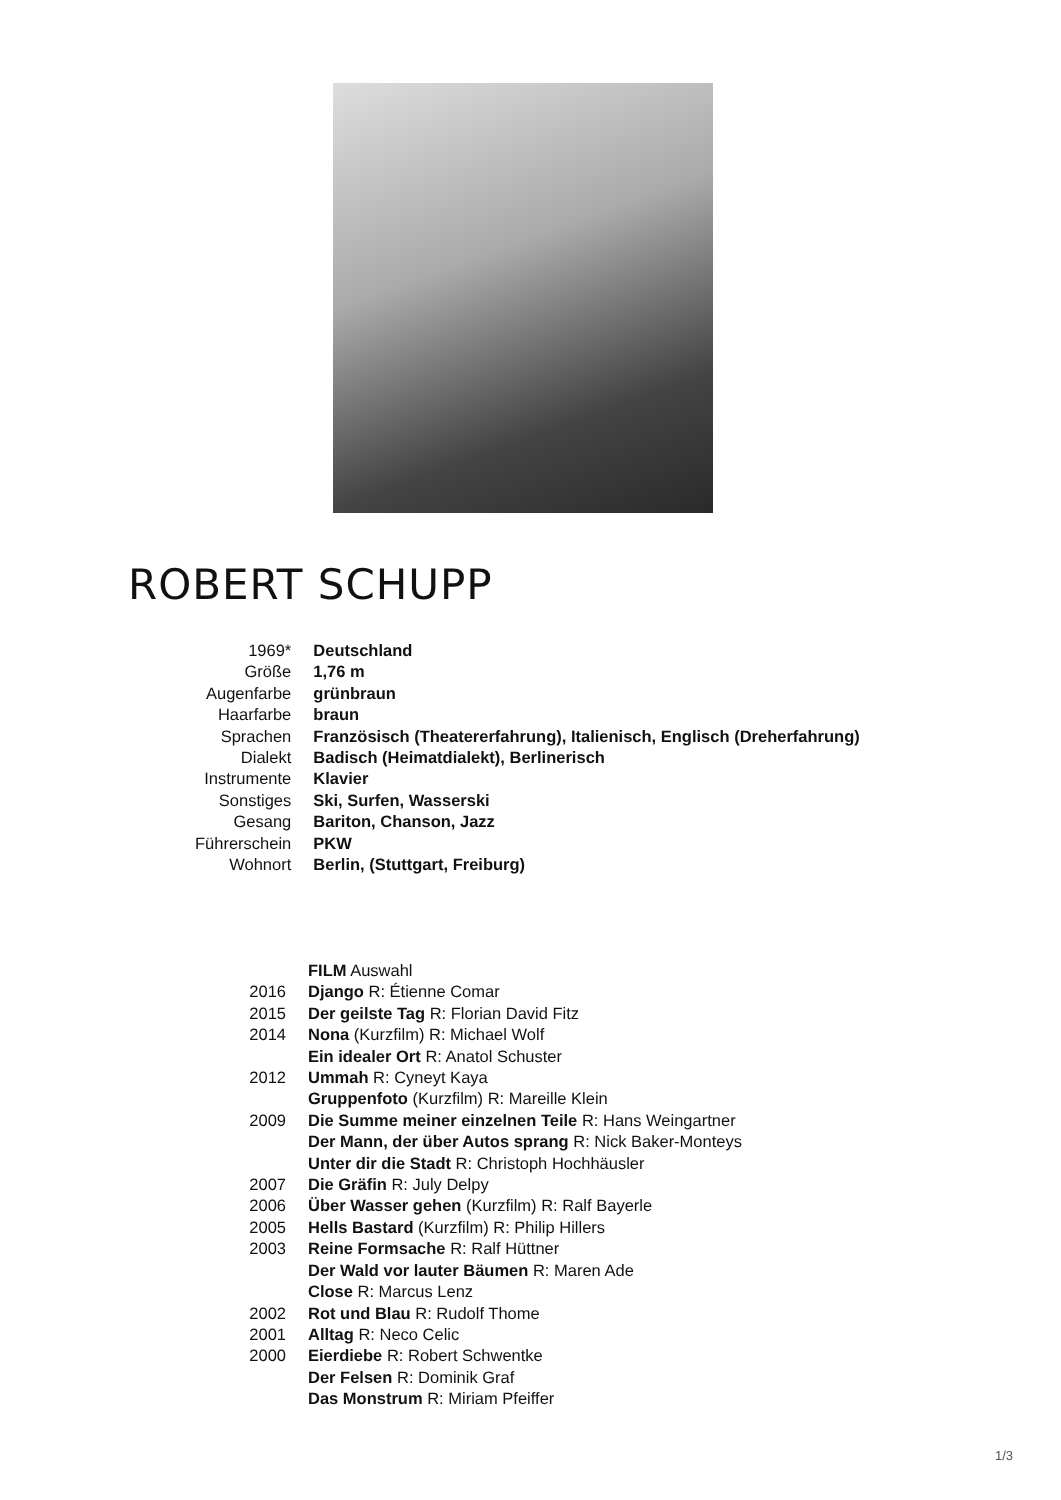ROBERT SCHUPP
| 1969* | Deutschland |
| Größe | 1,76 m |
| Augenfarbe | grünbraun |
| Haarfarbe | braun |
| Sprachen | Französisch (Theatererfahrung), Italienisch, Englisch (Dreherfahrung) |
| Dialekt | Badisch (Heimatdialekt), Berlinerisch |
| Instrumente | Klavier |
| Sonstiges | Ski, Surfen, Wasserski |
| Gesang | Bariton, Chanson, Jazz |
| Führerschein | PKW |
| Wohnort | Berlin, (Stuttgart, Freiburg) |
| | FILM Auswahl |
| 2016 | Django R: Étienne Comar |
| 2015 | Der geilste Tag R: Florian David Fitz |
| 2014 | Nona (Kurzfilm) R: Michael Wolf |
| | Ein idealer Ort R: Anatol Schuster |
| 2012 | Ummah R: Cyneyt Kaya |
| | Gruppenfoto (Kurzfilm) R: Mareille Klein |
| 2009 | Die Summe meiner einzelnen Teile R: Hans Weingartner |
| | Der Mann, der über Autos sprang R: Nick Baker-Monteys |
| | Unter dir die Stadt R: Christoph Hochhäusler |
| 2007 | Die Gräfin R: July Delpy |
| 2006 | Über Wasser gehen (Kurzfilm) R: Ralf Bayerle |
| 2005 | Hells Bastard (Kurzfilm) R: Philip Hillers |
| 2003 | Reine Formsache R: Ralf Hüttner |
| | Der Wald vor lauter Bäumen R: Maren Ade |
| | Close R: Marcus Lenz |
| 2002 | Rot und Blau R: Rudolf Thome |
| 2001 | Alltag R: Neco Celic |
| 2000 | Eierdiebe R: Robert Schwentke |
| | Der Felsen R: Dominik Graf |
| | Das Monstrum R: Miriam Pfeiffer |
1/3